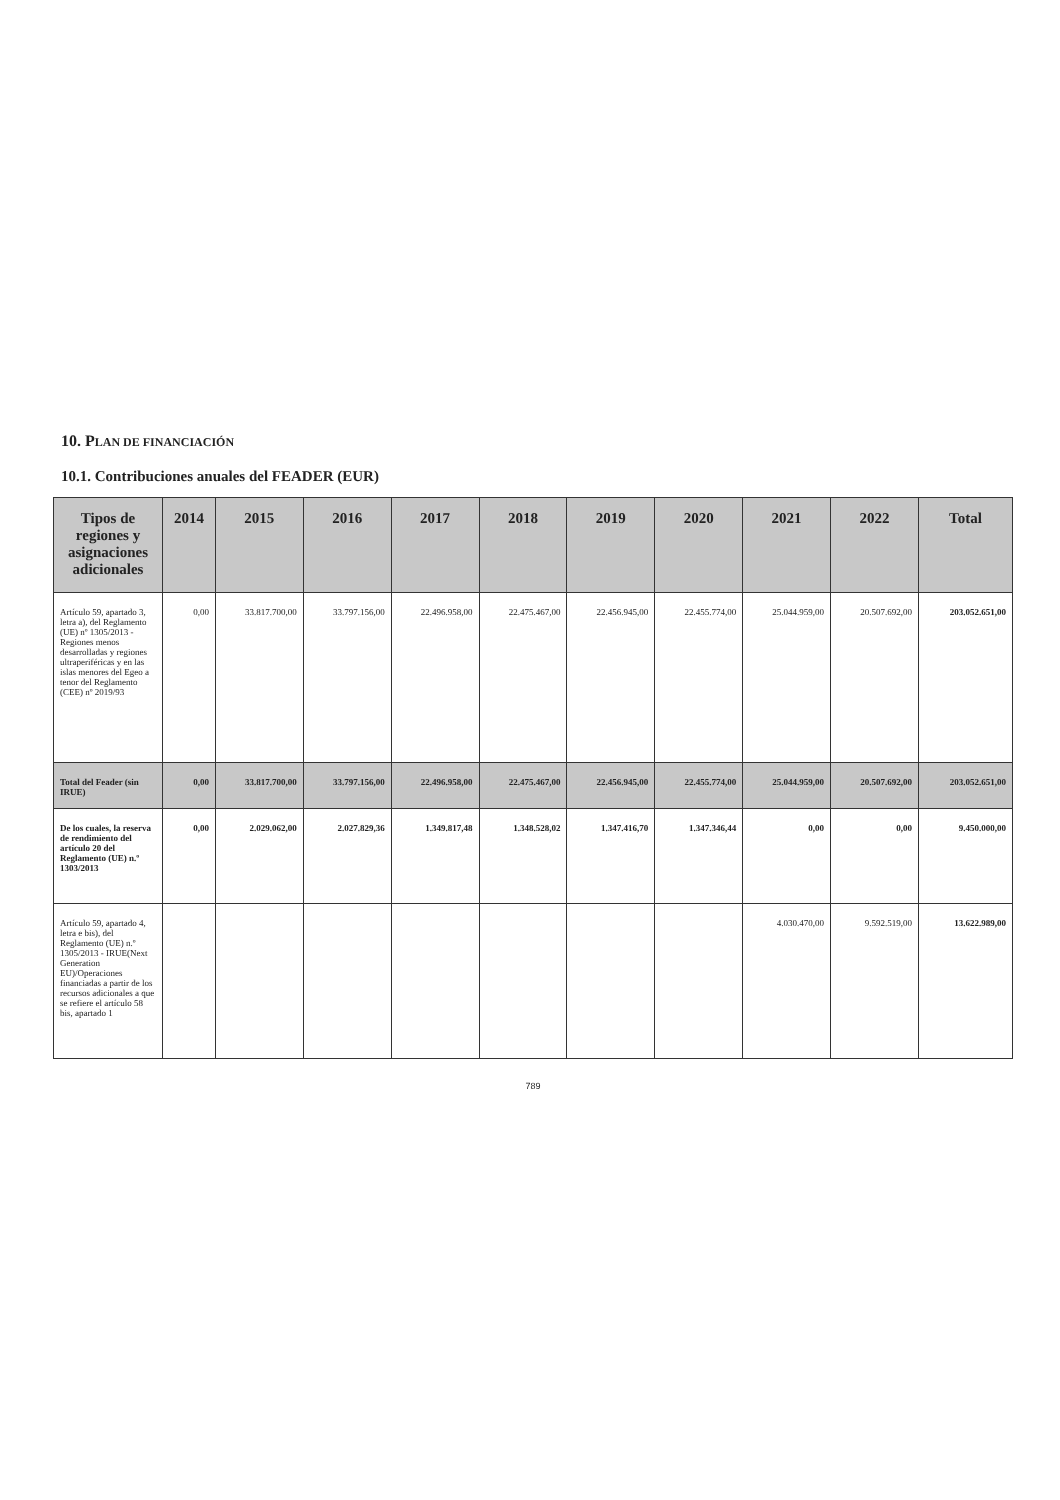10. PLAN DE FINANCIACIÓN
10.1. Contribuciones anuales del FEADER (EUR)
| Tipos de regiones y asignaciones adicionales | 2014 | 2015 | 2016 | 2017 | 2018 | 2019 | 2020 | 2021 | 2022 | Total |
| --- | --- | --- | --- | --- | --- | --- | --- | --- | --- | --- |
| Artículo 59, apartado 3, letra a), del Reglamento (UE) nº 1305/2013 - Regiones menos desarrolladas y regiones ultraperiféricas y en las islas menores del Egeo a tenor del Reglamento (CEE) nº 2019/93 | 0,00 | 33.817.700,00 | 33.797.156,00 | 22.496.958,00 | 22.475.467,00 | 22.456.945,00 | 22.455.774,00 | 25.044.959,00 | 20.507.692,00 | 203.052.651,00 |
| Total del Feader (sin IRUE) | 0,00 | 33.817.700,00 | 33.797.156,00 | 22.496.958,00 | 22.475.467,00 | 22.456.945,00 | 22.455.774,00 | 25.044.959,00 | 20.507.692,00 | 203.052.651,00 |
| De los cuales, la reserva de rendimiento del artículo 20 del Reglamento (UE) n.º 1303/2013 | 0,00 | 2.029.062,00 | 2.027.829,36 | 1.349.817,48 | 1.348.528,02 | 1.347.416,70 | 1.347.346,44 | 0,00 | 0,00 | 9.450.000,00 |
| Artículo 59, apartado 4, letra e bis), del Reglamento (UE) n.º 1305/2013 - IRUE(Next Generation EU)/Operaciones financiadas a partir de los recursos adicionales a que se refiere el artículo 58 bis, apartado 1 | | | | | | | | 4.030.470,00 | 9.592.519,00 | 13.622.989,00 |
789